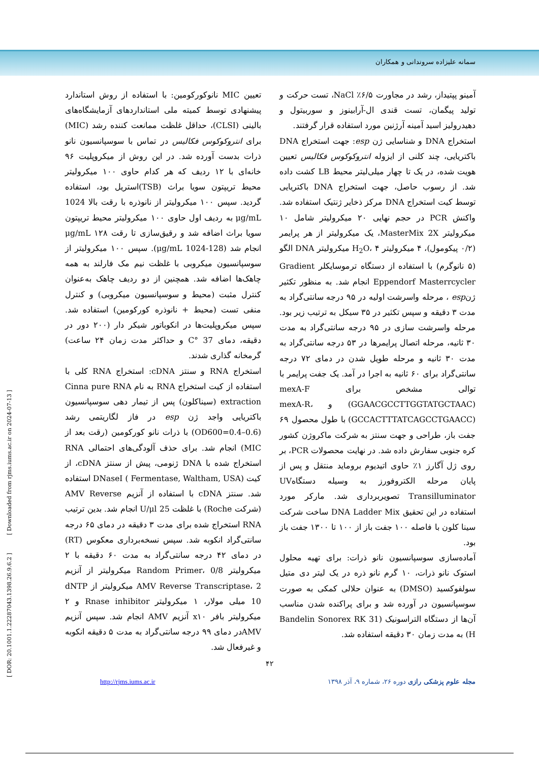سمانه علیزاده سروندانی و همکاران
آمینو پپتیداز، رشد در مجاورت ۶/۵٪ NaCl، تست حرکت و تولید پیگمان، تست قندی ال-آرابینوز و سوربیتول و دهیدرولیز اسید آمینه آرژنین مورد استفاده قرار گرفتند.
استخراج DNA و شناسایی ژن esp: جهت استخراج DNA باکتریایی، چند کلنی از ایزوله انتروکوکوس فکالیس تعیین هویت شده، در یک تا چهار میلی‌لیتر محیط LB کشت داده شد. از رسوب حاصل، جهت استخراج DNA باکتریایی توسط کیت استخراج DNA مرکز ذخایر ژنتیک استفاده شد. واکنش PCR در حجم نهایی ۲۰ میکرولیتر شامل ۱۰ میکرولیتر MasterMix 2X، یک میکرولیتر از هر پرایمر (۰/۲ پیکومول)، ۴ میکرولیتر H<sub>2</sub>O، ۴ میکرولیتر DNA الگو (۵ نانوگرم) با استفاده از دستگاه ترموسایکلر Gradient Eppendorf Masterrcycler انجام شد. به منظور تکثیر ژنesp ، مرحله واسرشت اولیه در ۹۵ درجه سانتی‌گراد به مدت ۳ دقیقه و سپس تکثیر در ۳۵ سیکل به ترتیب زیر بود. مرحله واسرشت سازی در ۹۵ درجه سانتی‌گراد به مدت ۳۰ ثانیه، مرحله اتصال پرایمرها در ۵۳ درجه سانتی‌گراد به مدت ۳۰ ثانیه و مرحله طویل شدن در دمای ۷۲ درجه سانتی‌گراد برای ۶۰ ثانیه به اجرا در آمد. یک جفت پرایمر با توالی مشخص برای mexA-F (GGAACGCCTTGGTATGCTAAC) و mexA-R، (GCCACTTTATCAGCCTGAACC) با طول محصول ۶۹ جفت باز، طراحی و جهت سنتز به شرکت ماکروژن کشور کره جنوبی سفارش داده شد. در نهایت محصولات PCR، بر روی ژل آگارز ۱٪ حاوی اتیدیوم بروماید منتقل و پس از پایان مرحله الکتروفورز به وسیله دستگاهUV Transilluminator تصویربرداری شد. مارکر مورد استفاده در این تحقیق DNA Ladder Mix ساخت شرکت سینا کلون با فاصله ۱۰۰ جفت باز از ۱۰۰ تا ۱۳۰۰ جفت باز بود.
آماده‌سازی سوسپانسیون نانو ذرات: برای تهیه محلول استوک نانو ذرات، ۱۰ گرم نانو ذره در یک لیتر دی متیل سولفوکسید (DMSO) به عنوان حلالی کمکی به صورت سوسپانسیون در آورده شد و برای پراکنده شدن مناسب آن‌ها از دستگاه التراسونیک (Bandelin Sonorex RK 31 H) به مدت زمان ۳۰ دقیقه استفاده شد.
تعیین MIC نانوکورکومین: با استفاده از روش استاندارد پیشنهادی توسط کمیته ملی استانداردهای آزمایشگاه‌های بالینی (CLSI)، حداقل غلظت ممانعت کننده رشد (MIC) برای انتروکوکوس فکالیس در تماس با سوسپانسیون نانو ذرات بدست آورده شد. در این روش از میکروپلیت ۹۶ خانه‌ای با ۱۲ ردیف که هر کدام حاوی ۱۰۰ میکرولیتر محیط تریپتون سویا براث (TSB)استریل بود، استفاده گردید. سپس ۱۰۰ میکرولیتر از نانوذره با رقت بالا 1024 μg/mL به ردیف اول حاوی ۱۰۰ میکرولیتر محیط تریپتون سویا براث اضافه شد و رقیق‌سازی تا رقت ۱۲۸ μg/mL انجام شد (128-1024 μg/mL). سپس ۱۰۰ میکرولیتر از سوسپانسیون میکروبی با غلظت نیم مک فارلند به همه چاهک‌ها اضافه شد. همچنین از دو ردیف چاهک به‌عنوان کنترل مثبت (محیط و سوسپانسیون میکروبی) و کنترل منفی تست (محیط + نانوذره کورکومین) استفاده شد. سپس میکروپلیت‌ها در انکوباتور شیکر دار (۲۰۰ دور در دقیقه، دمای 37 °C و حداکثر مدت زمان ۲۴ ساعت) گرمخانه گذاری شدند.
استخراج RNA و سنتز cDNA: استخراج RNA کلی با استفاده از کیت استخراج RNA به نام Cinna pure RNA extraction (سیناکلون) پس از تیمار دهی سوسپانسیون باکتریایی واجد ژن esp در فاز لگاریتمی رشد (OD600=0.4–0.6) با ذرات نانو کورکومین (رقت بعد از MIC) انجام شد. برای حذف آلودگی‌های احتمالی RNA استخراج شده با DNA ژنومی، پیش از سنتز cDNA، از کیت DNaseI ( Fermentase, Waltham, USA) استفاده شد. سنتز cDNA با استفاده از آنزیم AMV Reverse (شرکت Roche) با غلظت 25 U/μl انجام شد. بدین ترتیب RNA استخراج شده برای مدت ۳ دقیقه در دمای ۶۵ درجه سانتی‌گراد انکوبه شد. سپس نسخه‌برداری معکوس (RT) در دمای ۴۲ درجه سانتی‌گراد به مدت ۶۰ دقیقه با ۲ میکرولیتر Random Primer، 0/8 میکرولیتر از آنزیم AMV Reverse Transcriptase، 2 میکرولیتر از dNTP 10 میلی مولار، ۱ میکرولیتر Rnase inhibitor و ۲ میکرولیتر بافر x۱۰ آنزیم AMV انجام شد. سپس آنزیم AMVدر دمای ۹۹ درجه سانتی‌گراد به مدت ۵ دقیقه انکوبه و غیرفعال شد.
۴۲
مجله علوم پزشکی رازی دوره ۲۶، شماره ۹، آذر ۱۳۹۸ http://rjms.iums.ac.ir
[ DOR: 20.1001.1.22287043.1398.26.9.6.2 ] [ Downloaded from rjms.iums.ac.ir on 2024-07-13 ]